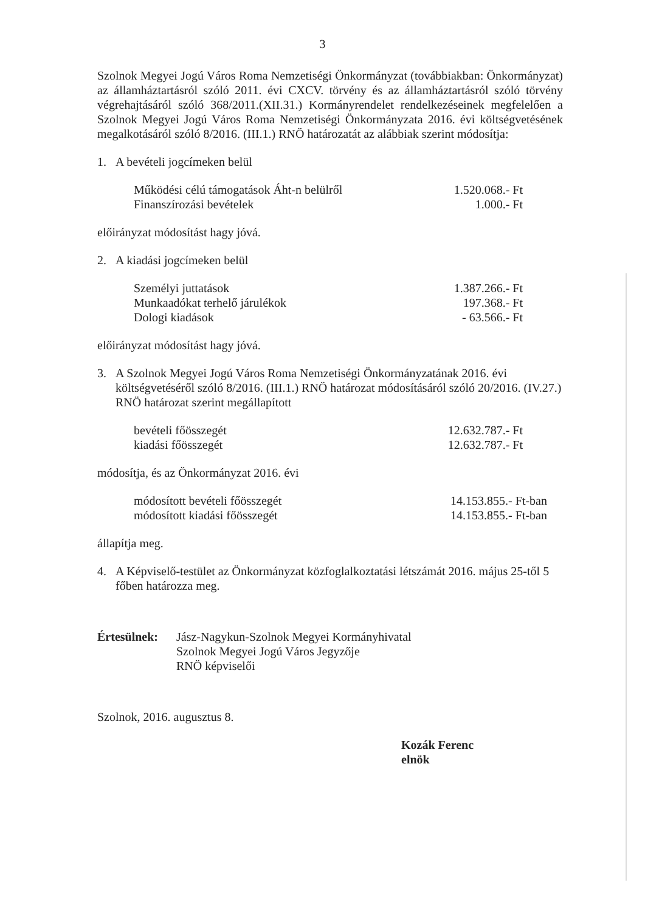3
Szolnok Megyei Jogú Város Roma Nemzetiségi Önkormányzat (továbbiakban: Önkormányzat) az államháztartásról szóló 2011. évi CXCV. törvény és az államháztartásról szóló törvény végrehajtásáról szóló 368/2011.(XII.31.) Kormányrendelet rendelkezéseinek megfelelően a Szolnok Megyei Jogú Város Roma Nemzetiségi Önkormányzata 2016. évi költségvetésének megalkotásáról szóló 8/2016. (III.1.) RNÖ határozatát az alábbiak szerint módosítja:
1. A bevételi jogcímeken belül
| Működési célú támogatások Áht-n belülről | 1.520.068.- Ft |
| Finanszírozási bevételek | 1.000.- Ft |
előirányzat módosítást hagy jóvá.
2. A kiadási jogcímeken belül
| Személyi juttatások | 1.387.266.- Ft |
| Munkaadókat terhelő járulékok | 197.368.- Ft |
| Dologi kiadások | - 63.566.- Ft |
előirányzat módosítást hagy jóvá.
3. A Szolnok Megyei Jogú Város Roma Nemzetiségi Önkormányzatának 2016. évi költségvetéséről szóló 8/2016. (III.1.) RNÖ határozat módosításáról szóló 20/2016. (IV.27.) RNÖ határozat szerint megállapított
| bevételi főösszegét | 12.632.787.- Ft |
| kiadási főösszegét | 12.632.787.- Ft |
módosítja, és az Önkormányzat 2016. évi
| módosított bevételi főösszegét | 14.153.855.- Ft-ban |
| módosított kiadási főösszegét | 14.153.855.- Ft-ban |
állapítja meg.
4. A Képviselő-testület az Önkormányzat közfoglalkoztatási létszámát 2016. május 25-től 5 főben határozza meg.
Értesülnek:
Jász-Nagykun-Szolnok Megyei Kormányhivatal
Szolnok Megyei Jogú Város Jegyzője
RNÖ képviselői
Szolnok, 2016. augusztus 8.
Kozák Ferenc
elnök